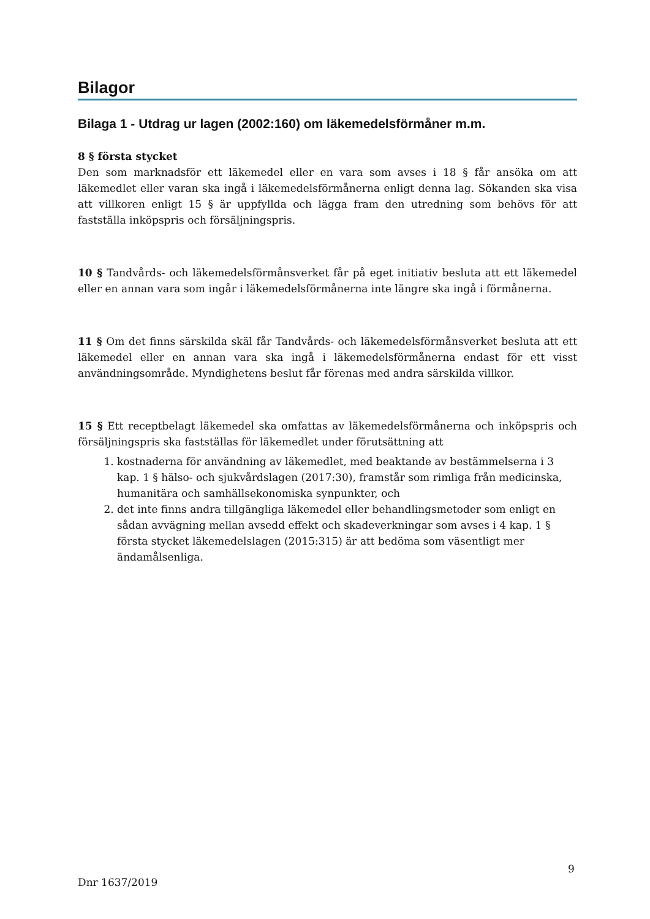Bilagor
Bilaga 1 - Utdrag ur lagen (2002:160) om läkemedelsförmåner m.m.
8 § första stycket
Den som marknadsför ett läkemedel eller en vara som avses i 18 § får ansöka om att läkemedlet eller varan ska ingå i läkemedelsförmånerna enligt denna lag. Sökanden ska visa att villkoren enligt 15 § är uppfyllda och lägga fram den utredning som behövs för att fastställa inköpspris och försäljningspris.
10 § Tandvårds- och läkemedelsförmånsverket får på eget initiativ besluta att ett läkemedel eller en annan vara som ingår i läkemedelsförmånerna inte längre ska ingå i förmånerna.
11 § Om det finns särskilda skäl får Tandvårds- och läkemedelsförmånsverket besluta att ett läkemedel eller en annan vara ska ingå i läkemedelsförmånerna endast för ett visst användningsområde. Myndighetens beslut får förenas med andra särskilda villkor.
15 § Ett receptbelagt läkemedel ska omfattas av läkemedelsförmånerna och inköpspris och försäljningspris ska fastställas för läkemedlet under förutsättning att
1. kostnaderna för användning av läkemedlet, med beaktande av bestämmelserna i 3 kap. 1 § hälso- och sjukvårdslagen (2017:30), framstår som rimliga från medicinska, humanitära och samhällsekonomiska synpunkter, och
2. det inte finns andra tillgängliga läkemedel eller behandlingsmetoder som enligt en sådan avvägning mellan avsedd effekt och skadeverkningar som avses i 4 kap. 1 § första stycket läkemedelslagen (2015:315) är att bedöma som väsentligt mer ändamålsenliga.
9
Dnr 1637/2019